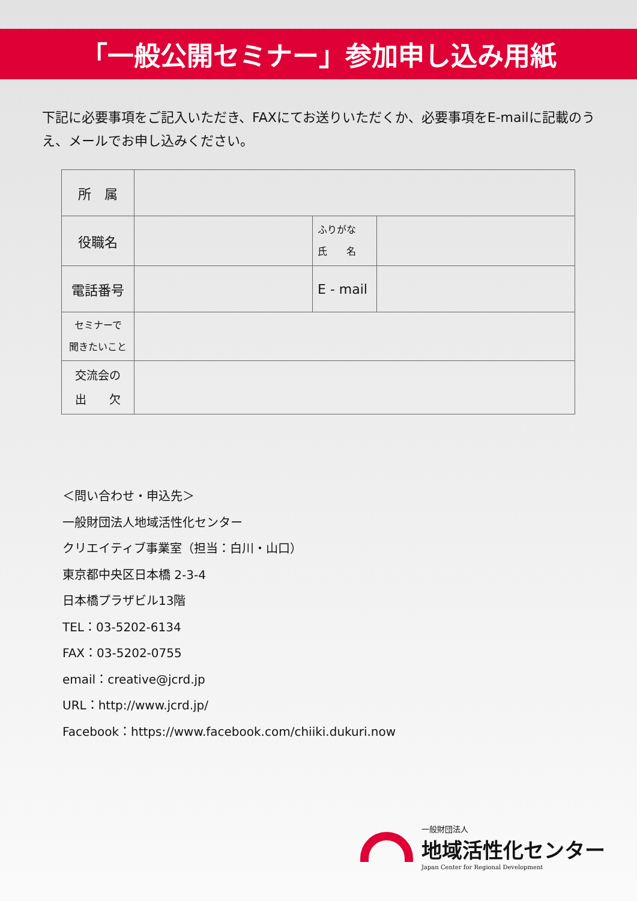「一般公開セミナー」参加申し込み用紙
下記に必要事項をご記入いただき、FAXにてお送りいただくか、必要事項をE-mailに記載のうえ、メールでお申し込みください。
| 所 属 | | | |
| 役職名 | | ふりがな 氏 名 | |
| 電話番号 | | E - mail | |
| セミナーで 聞きたいこと | | | |
| 交流会の 出 欠 | | | |
＜問い合わせ・申込先＞
一般財団法人地域活性化センター
クリエイティブ事業室（担当：白川・山口）
東京都中央区日本橋 2-3-4
日本橋プラザビル13階
TEL：03-5202-6134
FAX：03-5202-0755
email：creative@jcrd.jp
URL：http://www.jcrd.jp/
Facebook：https://www.facebook.com/chiiki.dukuri.now
一般財団法人
地域活性化センター
Japan Center for Regional Development